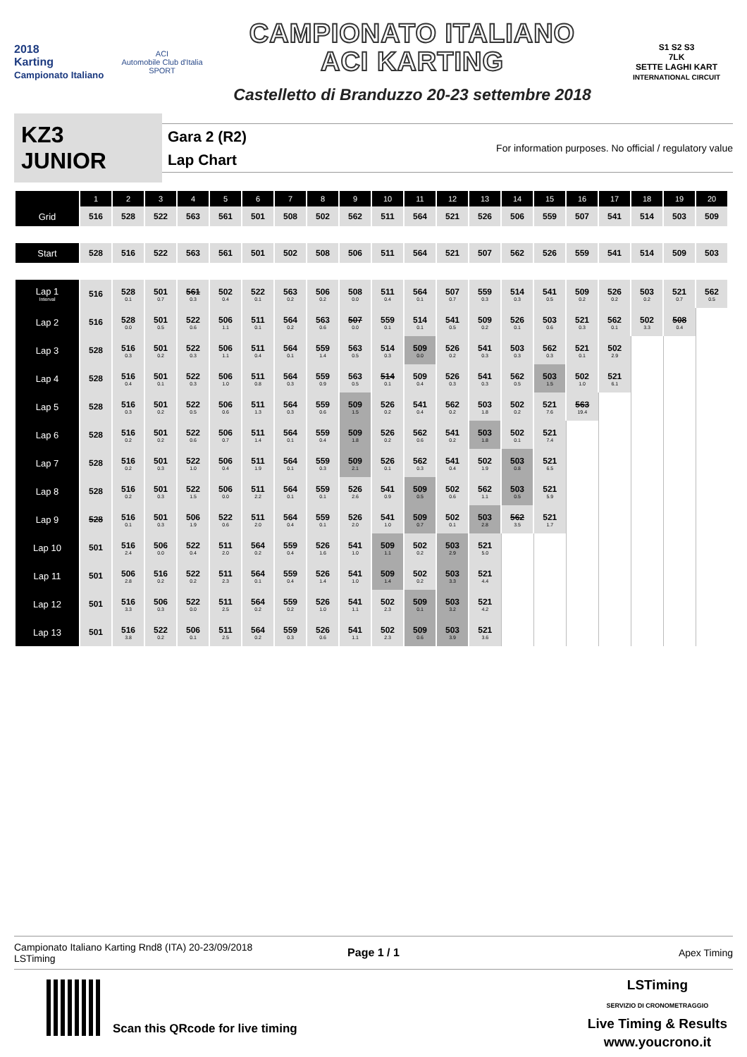2018
Karting
Campionato Italiano
ACI
Automobile Club d'Italia
SPORT
CAMPIONATO ITALIANO
ACI KARTING
Castelletto di Branduzzo 20-23 settembre 2018
S1 S2 S3
7LK
SETTE LAGHI KART
INTERNATIONAL CIRCUIT
KZ3 JUNIOR
Gara 2 (R2)
Lap Chart
For information purposes. No official / regulatory value
| | 1 | 2 | 3 | 4 | 5 | 6 | 7 | 8 | 9 | 10 | 11 | 12 | 13 | 14 | 15 | 16 | 17 | 18 | 19 | 20 |
| --- | --- | --- | --- | --- | --- | --- | --- | --- | --- | --- | --- | --- | --- | --- | --- | --- | --- | --- | --- | --- |
| Grid | 516 | 528 | 522 | 563 | 561 | 501 | 508 | 502 | 562 | 511 | 564 | 521 | 526 | 506 | 559 | 507 | 541 | 514 | 503 | 509 |
| Start | 528 | 516 | 522 | 563 | 561 | 501 | 502 | 508 | 506 | 511 | 564 | 521 | 507 | 562 | 526 | 559 | 541 | 514 | 509 | 503 |
| Lap 1 Interval | 516 | 528 0.1 | 501 0.7 | 561 0.3 | 502 0.4 | 522 0.1 | 563 0.2 | 506 0.2 | 508 0.0 | 511 0.4 | 564 0.1 | 507 0.7 | 559 0.3 | 514 0.3 | 541 0.5 | 509 0.2 | 526 0.2 | 503 0.2 | 521 0.7 | 562 0.5 |
| Lap 2 | 516 | 528 0.0 | 501 0.5 | 522 0.6 | 506 1.1 | 511 0.1 | 564 0.2 | 563 0.6 | 507 0.0 | 559 0.1 | 514 0.1 | 541 0.5 | 509 0.2 | 526 0.1 | 503 0.6 | 521 0.3 | 562 0.1 | 502 3.3 | 508 0.4 | |
| Lap 3 | 528 | 516 0.3 | 501 0.2 | 522 0.3 | 506 1.1 | 511 0.4 | 564 0.1 | 559 1.4 | 563 0.5 | 514 0.3 | 509 0.0 | 526 0.2 | 541 0.3 | 503 0.3 | 562 0.3 | 521 0.1 | 502 2.9 | | | |
| Lap 4 | 528 | 516 0.4 | 501 0.1 | 522 0.3 | 506 1.0 | 511 0.8 | 564 0.3 | 559 0.9 | 563 0.5 | 514 0.1 | 509 0.4 | 526 0.3 | 541 0.3 | 562 0.5 | 503 1.5 | 502 1.0 | 521 6.1 | | | |
| Lap 5 | 528 | 516 0.3 | 501 0.2 | 522 0.5 | 506 0.6 | 511 1.3 | 564 0.3 | 559 0.6 | 509 1.5 | 526 0.2 | 541 0.4 | 562 0.2 | 503 1.8 | 502 0.2 | 521 7.6 | 563 19.4 | | | | |
| Lap 6 | 528 | 516 0.2 | 501 0.2 | 522 0.6 | 506 0.7 | 511 1.4 | 564 0.1 | 559 0.4 | 509 1.8 | 526 0.2 | 562 0.6 | 541 0.2 | 503 1.8 | 502 0.1 | 521 7.4 | | | | | |
| Lap 7 | 528 | 516 0.2 | 501 0.3 | 522 1.0 | 506 0.4 | 511 1.9 | 564 0.1 | 559 0.3 | 509 2.1 | 526 0.1 | 562 0.3 | 541 0.4 | 502 1.9 | 503 0.8 | 521 6.5 | | | | | |
| Lap 8 | 528 | 516 0.2 | 501 0.3 | 522 1.5 | 506 0.0 | 511 2.2 | 564 0.1 | 559 0.1 | 526 2.6 | 541 0.9 | 509 0.5 | 502 0.6 | 562 1.1 | 503 0.5 | 521 5.9 | | | | | |
| Lap 9 | 528 | 516 0.1 | 501 0.3 | 506 1.9 | 522 0.6 | 511 2.0 | 564 0.4 | 559 0.1 | 526 2.0 | 541 1.0 | 509 0.7 | 502 0.1 | 503 2.8 | 562 3.5 | 521 1.7 | | | | | |
| Lap 10 | 501 | 516 2.4 | 506 0.0 | 522 0.4 | 511 2.0 | 564 0.2 | 559 0.4 | 526 1.6 | 541 1.0 | 509 1.1 | 502 0.2 | 503 2.9 | 521 5.0 | | | | | | | |
| Lap 11 | 501 | 506 2.8 | 516 0.2 | 522 0.2 | 511 2.3 | 564 0.1 | 559 0.4 | 526 1.4 | 541 1.0 | 509 1.4 | 502 0.2 | 503 3.3 | 521 4.4 | | | | | | | |
| Lap 12 | 501 | 516 3.3 | 506 0.3 | 522 0.0 | 511 2.5 | 564 0.2 | 559 0.2 | 526 1.0 | 541 1.1 | 502 2.3 | 509 0.1 | 503 3.2 | 521 4.2 | | | | | | | |
| Lap 13 | 501 | 516 3.8 | 522 0.2 | 506 0.1 | 511 2.5 | 564 0.2 | 559 0.3 | 526 0.6 | 541 1.1 | 502 2.3 | 509 0.6 | 503 3.9 | 521 3.6 | | | | | | | |
Campionato Italiano Karting Rnd8 (ITA) 20-23/09/2018
LSTiming
Page 1 / 1 Apex Timing
Scan this QRcode for live timing
LSTiming
SERVIZIO DI CRONOMETRAGGIO
Live Timing & Results
www.youcrono.it